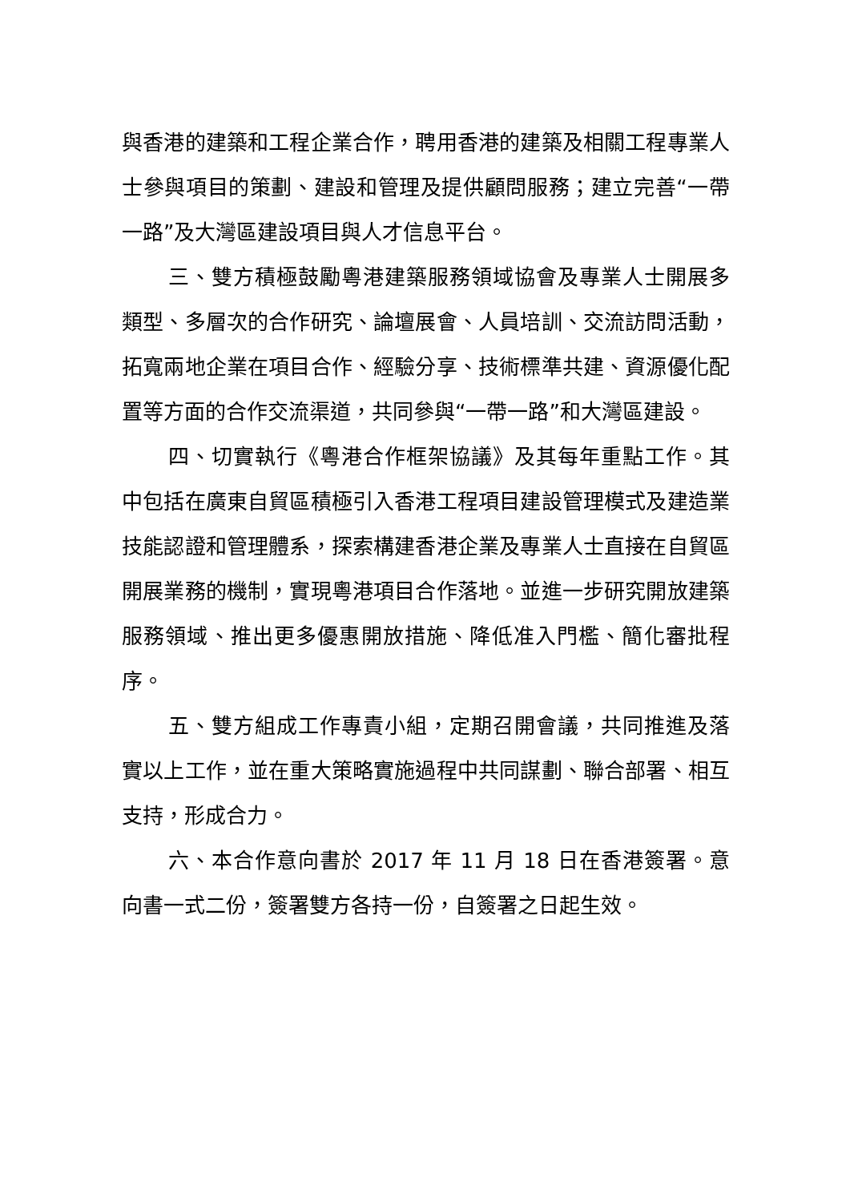與香港的建築和工程企業合作，聘用香港的建築及相關工程專業人士參與項目的策劃、建設和管理及提供顧問服務；建立完善“一帶一路”及大灣區建設項目與人才信息平台。
三、雙方積極鼓勵粵港建築服務領域協會及專業人士開展多類型、多層次的合作研究、論壇展會、人員培訓、交流訪問活動，拓寬兩地企業在項目合作、經驗分享、技術標準共建、資源優化配置等方面的合作交流渠道，共同參與“一帶一路”和大灣區建設。
四、切實執行《粵港合作框架協議》及其每年重點工作。其中包括在廣東自貿區積極引入香港工程項目建設管理模式及建造業技能認證和管理體系，探索構建香港企業及專業人士直接在自貿區開展業務的機制，實現粵港項目合作落地。並進一步研究開放建築服務領域、推出更多優惠開放措施、降低准入門檻、簡化審批程序。
五、雙方組成工作專責小組，定期召開會議，共同推進及落實以上工作，並在重大策略實施過程中共同謀劃、聯合部署、相互支持，形成合力。
六、本合作意向書於 2017 年 11 月 18 日在香港簽署。意向書一式二份，簽署雙方各持一份，自簽署之日起生效。